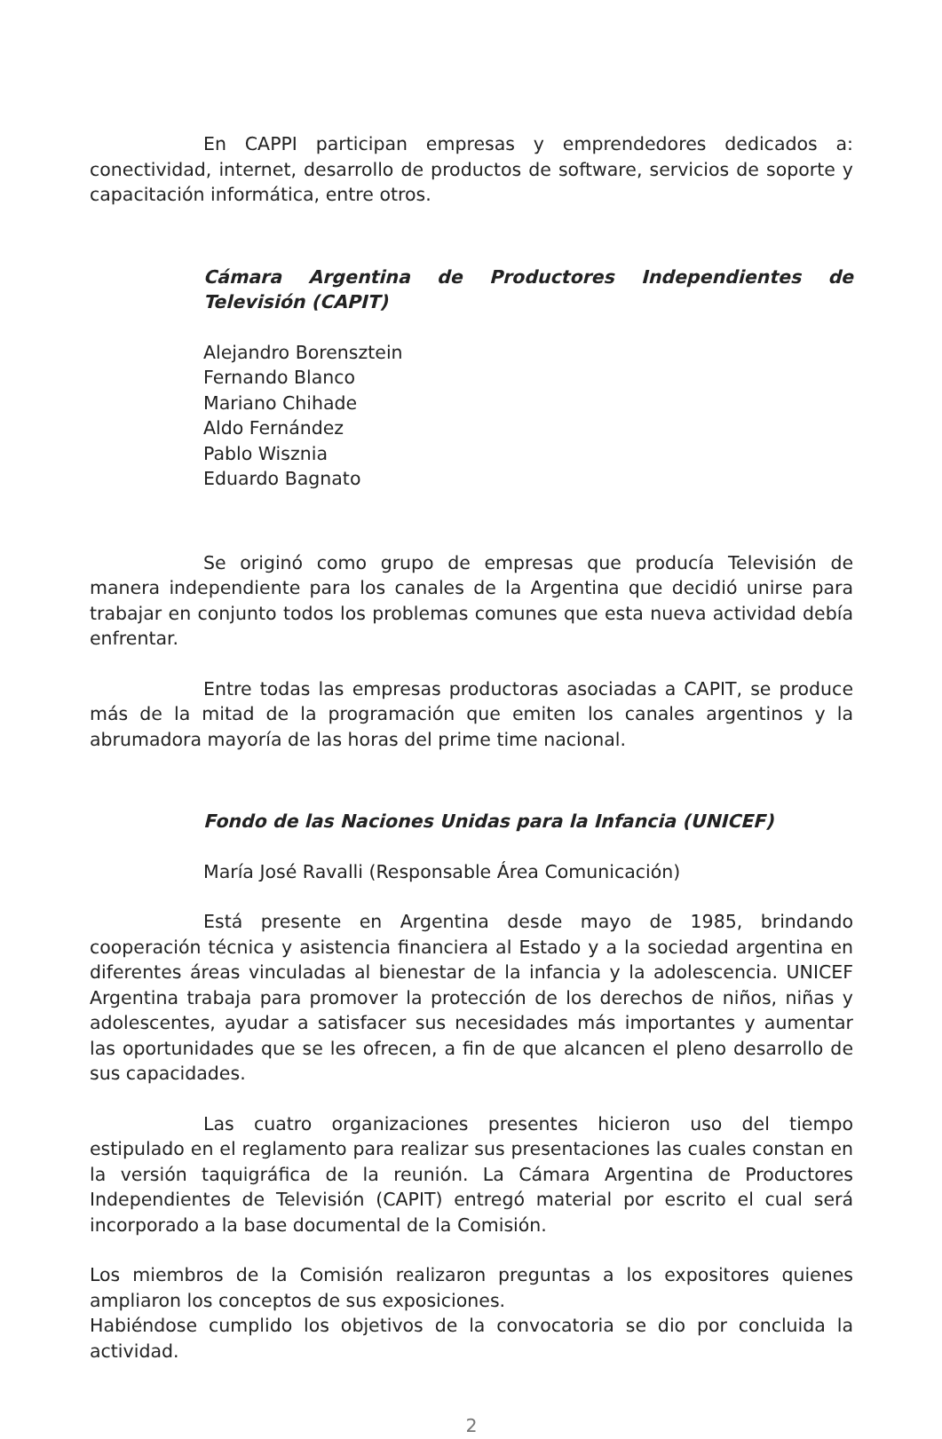En CAPPI participan empresas y emprendedores dedicados a: conectividad, internet, desarrollo de productos de software, servicios de soporte y capacitación informática, entre otros.
Cámara Argentina de Productores Independientes de Televisión (CAPIT)
Alejandro Borensztein
Fernando Blanco
Mariano Chihade
Aldo Fernández
Pablo Wisznia
Eduardo Bagnato
Se originó como grupo de empresas que producía Televisión de manera independiente para los canales de la Argentina que decidió unirse para trabajar en conjunto todos los problemas comunes que esta nueva actividad debía enfrentar.
Entre todas las empresas productoras asociadas a CAPIT, se produce más de la mitad de la programación que emiten los canales argentinos y la abrumadora mayoría de las horas del prime time nacional.
Fondo de las Naciones Unidas para la Infancia (UNICEF)
María José Ravalli (Responsable Área Comunicación)
Está presente en Argentina desde mayo de 1985, brindando cooperación técnica y asistencia financiera al Estado y a la sociedad argentina en diferentes áreas vinculadas al bienestar de la infancia y la adolescencia. UNICEF Argentina trabaja para promover la protección de los derechos de niños, niñas y adolescentes, ayudar a satisfacer sus necesidades más importantes y aumentar las oportunidades que se les ofrecen, a fin de que alcancen el pleno desarrollo de sus capacidades.
Las cuatro organizaciones presentes hicieron uso del tiempo estipulado en el reglamento para realizar sus presentaciones las cuales constan en la versión taquigráfica de la reunión. La Cámara Argentina de Productores Independientes de Televisión (CAPIT) entregó material por escrito el cual será incorporado a la base documental de la Comisión.
Los miembros de la Comisión realizaron preguntas a los expositores quienes ampliaron los conceptos de sus exposiciones.
Habiéndose cumplido los objetivos de la convocatoria se dio por concluida la actividad.
2